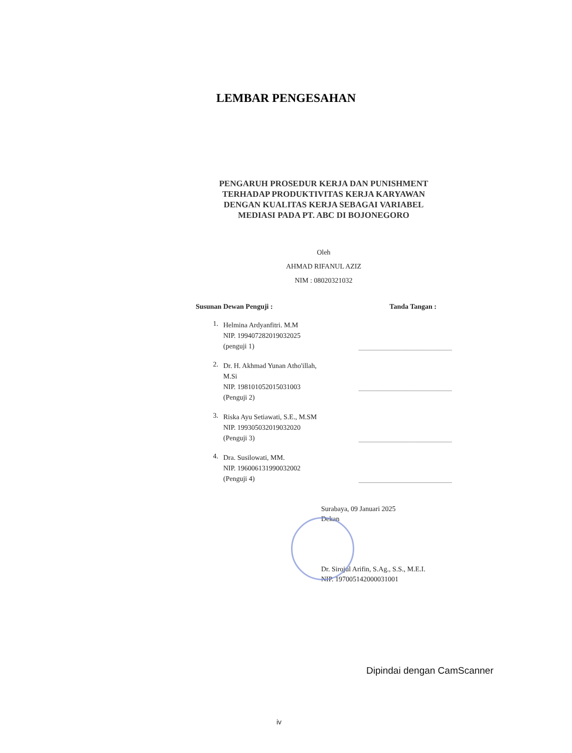LEMBAR PENGESAHAN
PENGARUH PROSEDUR KERJA DAN PUNISHMENT
TERHADAP PRODUKTIVITAS KERJA KARYAWAN
DENGAN KUALITAS KERJA SEBAGAI VARIABEL
MEDIASI PADA PT. ABC DI BOJONEGORO
Oleh
AHMAD RIFANUL AZIZ
NIM : 08020321032
Susunan Dewan Penguji : Tanda Tangan :
1. Helmina Ardyanfitri. M.M
NIP. 199407282019032025
(penguji 1)
2. Dr. H. Akhmad Yunan Atho'illah,
M.Si
NIP. 198101052015031003
(Penguji 2)
3. Riska Ayu Setiawati, S.E., M.SM
NIP. 199305032019032020
(Penguji 3)
4. Dra. Susilowati, MM.
NIP. 196006131990032002
(Penguji 4)
Surabaya, 09 Januari 2025
Dekan
Dr. Sirojul Arifin, S.Ag., S.S., M.E.I.
NIP. 197005142000031001
Dipindai dengan CamScanner
iv